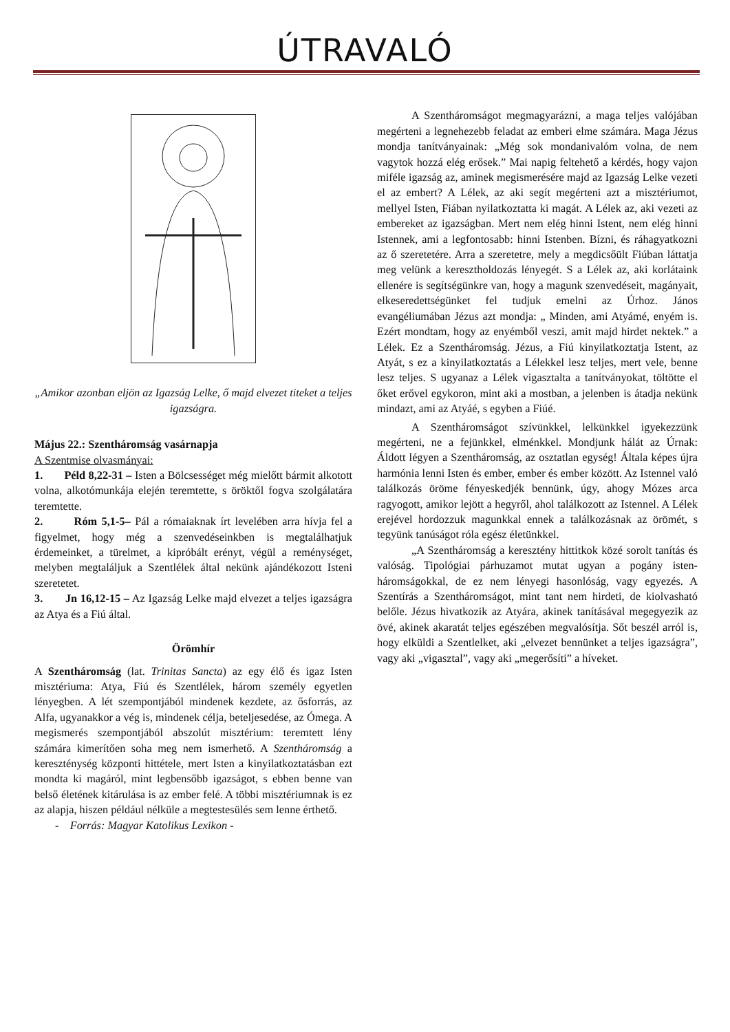ÚTRAVALÓ
„Amikor azonban eljön az Igazság Lelke, ő majd elvezet titeket a teljes igazságra.
Május 22.: Szentháromság vasárnapja
A Szentmise olvasmányai:
1. Péld 8,22-31 – Isten a Bölcsességet még mielőtt bármit alkotott volna, alkotómunkája elején teremtette, s öröktől fogva szolgálatára teremtette.
2. Róm 5,1-5– Pál a rómaiaknak írt levelében arra hívja fel a figyelmet, hogy még a szenvedéseinkben is megtalálhatjuk érdemeinket, a türelmet, a kipróbált erényt, végül a reménységet, melyben megtaláljuk a Szentlélek által nekünk ajándékozott Isteni szeretetet.
3. Jn 16,12-15 – Az Igazság Lelke majd elvezet a teljes igazságra az Atya és a Fiú által.
Örömhír
A Szentháromság (lat. Trinitas Sancta) az egy élő és igaz Isten misztériuma: Atya, Fiú és Szentlélek, három személy egyetlen lényegben. A lét szempontjából mindenek kezdete, az ősforrás, az Alfa, ugyanakkor a vég is, mindenek célja, beteljesedése, az Ómega. A megismerés szempontjából abszolút misztérium: teremtett lény számára kimerítően soha meg nem ismerhető. A Szentháromság a kereszténység központi hittétele, mert Isten a kinyilatkoztatásban ezt mondta ki magáról, mint legbensőbb igazságot, s ebben benne van belső életének kitárulása is az ember felé. A többi misztériumnak is ez az alapja, hiszen például nélküle a megtestesülés sem lenne érthető.
- Forrás: Magyar Katolikus Lexikon -
A Szentháromságot megmagyarázni, a maga teljes valójában megérteni a legnehezebb feladat az emberi elme számára. Maga Jézus mondja tanítványainak: „Még sok mondanivalóm volna, de nem vagytok hozzá elég erősek.” Mai napig feltehető a kérdés, hogy vajon miféle igazság az, aminek megismerésére majd az Igazság Lelke vezeti el az embert? A Lélek, az aki segít megérteni azt a misztériumot, mellyel Isten, Fiában nyilatkoztatta ki magát. A Lélek az, aki vezeti az embereket az igazságban. Mert nem elég hinni Istent, nem elég hinni Istennek, ami a legfontosabb: hinni Istenben. Bízni, és ráhagyatkozni az ő szeretetére. Arra a szeretetre, mely a megdicsőült Fiúban láttatja meg velünk a keresztholdozás lényegét. S a Lélek az, aki korlátaink ellenére is segítségünkre van, hogy a magunk szenvedéseit, magányait, elkeseredettségünket fel tudjuk emelni az Úrhoz. János evangéliumában Jézus azt mondja: „ Minden, ami Atyámé, enyém is. Ezért mondtam, hogy az enyémből veszi, amit majd hirdet nektek.” a Lélek. Ez a Szentháromság. Jézus, a Fiú kinyilatkoztatja Istent, az Atyát, s ez a kinyilatkoztatás a Lélekkel lesz teljes, mert vele, benne lesz teljes. S ugyanaz a Lélek vigasztalta a tanítványokat, töltötte el őket erővel egykoron, mint aki a mostban, a jelenben is átadja nekünk mindazt, ami az Atyáé, s egyben a Fiúé.
A Szentháromságot szívünkkel, lelkünkkel igyekezzünk megérteni, ne a fejünkkel, elménkkel. Mondjunk hálát az Úrnak: Áldott légyen a Szentháromság, az osztatlan egység! Általa képes újra harmónia lenni Isten és ember, ember és ember között. Az Istennel való találkozás öröme fényeskedjék bennünk, úgy, ahogy Mózes arca ragyogott, amikor lejött a hegyről, ahol találkozott az Istennel. A Lélek erejével hordozzuk magunkkal ennek a találkozásnak az örömét, s tegyünk tanúságot róla egész életünkkel.
„A Szentháromság a keresztény hittitkok közé sorolt tanítás és valóság. Tipológiai párhuzamot mutat ugyan a pogány isten-háromságokkal, de ez nem lényegi hasonlóság, vagy egyezés. A Szentírás a Szentháromságot, mint tant nem hirdeti, de kiolvasható belőle. Jézus hivatkozik az Atyára, akinek tanításával megegyezik az övé, akinek akaratát teljes egészében megvalósítja. Sőt beszél arról is, hogy elküldi a Szentlelket, aki „elvezet bennünket a teljes igazságra”, vagy aki „vigasztal”, vagy aki „megerősíti” a híveket.